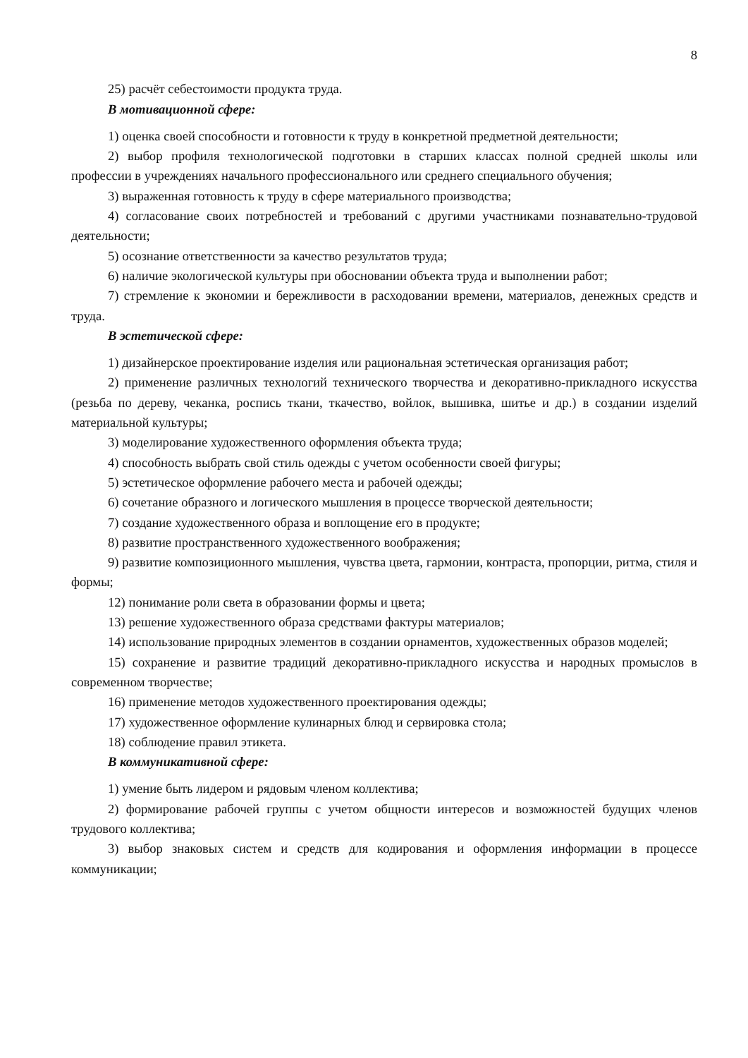8
25) расчёт себестоимости продукта труда.
В мотивационной сфере:
1) оценка своей способности и готовности к труду в конкретной предметной деятельности;
2) выбор профиля технологической подготовки в старших классах полной средней школы или профессии в учреждениях начального профессионального или среднего специального обучения;
3) выраженная готовность к труду в сфере материального производства;
4) согласование своих потребностей и требований с другими участниками познавательно-трудовой деятельности;
5) осознание ответственности за качество результатов труда;
6) наличие экологической культуры при обосновании объекта труда и выполнении работ;
7) стремление к экономии и бережливости в расходовании времени, материалов, денежных средств и труда.
В эстетической сфере:
1) дизайнерское проектирование изделия или рациональная эстетическая организация работ;
2) применение различных технологий технического творчества и декоративно-прикладного искусства (резьба по дереву, чеканка, роспись ткани, ткачество, войлок, вышивка, шитье и др.) в создании изделий материальной культуры;
3) моделирование художественного оформления объекта труда;
4) способность выбрать свой стиль одежды с учетом особенности своей фигуры;
5) эстетическое оформление рабочего места и рабочей одежды;
6) сочетание образного и логического мышления в процессе творческой деятельности;
7) создание художественного образа и воплощение его в продукте;
8) развитие пространственного художественного воображения;
9) развитие композиционного мышления, чувства цвета, гармонии, контраста, пропорции, ритма, стиля и формы;
12) понимание роли света в образовании формы и цвета;
13) решение художественного образа средствами фактуры материалов;
14) использование природных элементов в создании орнаментов, художественных образов моделей;
15) сохранение и развитие традиций декоративно-прикладного искусства и народных промыслов в современном творчестве;
16) применение методов художественного проектирования одежды;
17) художественное оформление кулинарных блюд и сервировка стола;
18) соблюдение правил этикета.
В коммуникативной сфере:
1) умение быть лидером и рядовым членом коллектива;
2) формирование рабочей группы с учетом общности интересов и возможностей будущих членов трудового коллектива;
3) выбор знаковых систем и средств для кодирования и оформления информации в процессе коммуникации;